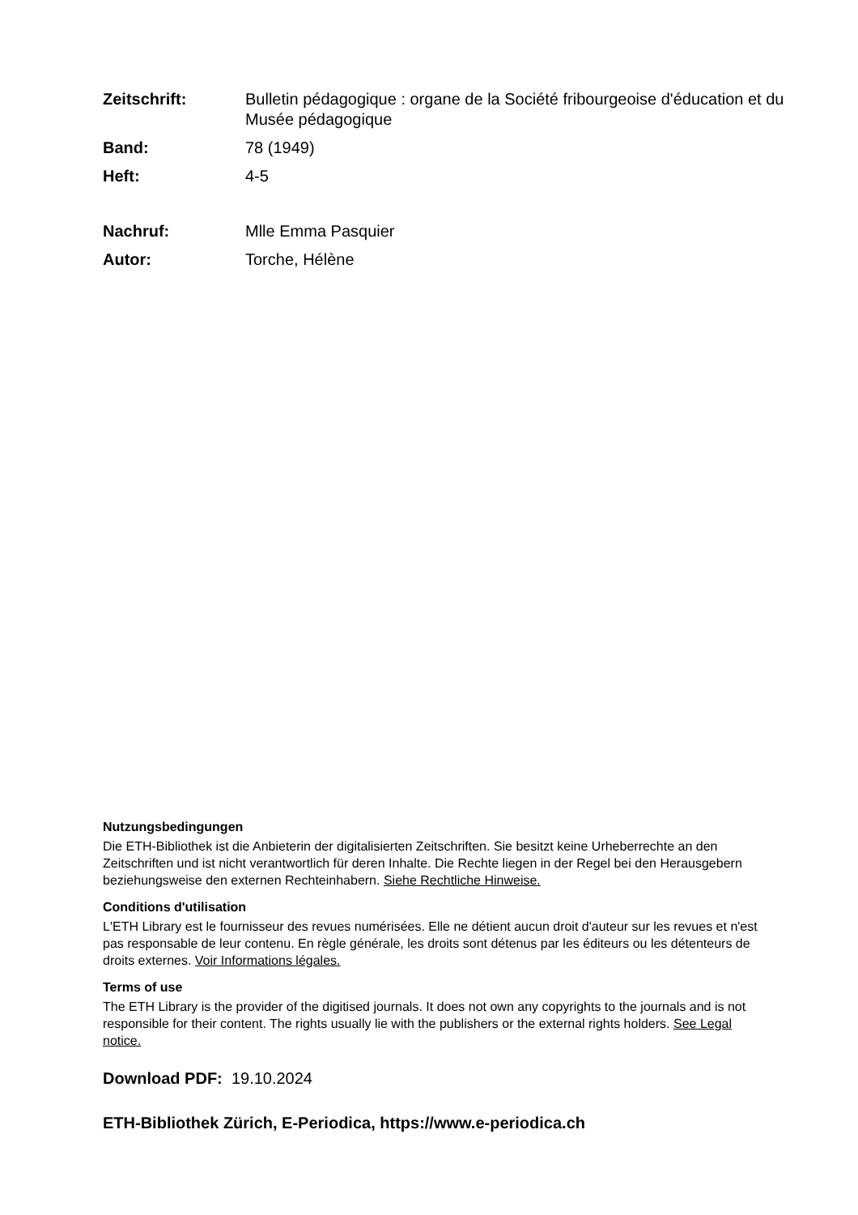Zeitschrift: Bulletin pédagogique : organe de la Société fribourgeoise d'éducation et du Musée pédagogique
Band: 78 (1949)
Heft: 4-5
Nachruf: Mlle Emma Pasquier
Autor: Torche, Hélène
Nutzungsbedingungen
Die ETH-Bibliothek ist die Anbieterin der digitalisierten Zeitschriften. Sie besitzt keine Urheberrechte an den Zeitschriften und ist nicht verantwortlich für deren Inhalte. Die Rechte liegen in der Regel bei den Herausgebern beziehungsweise den externen Rechteinhabern. Siehe Rechtliche Hinweise.
Conditions d'utilisation
L'ETH Library est le fournisseur des revues numérisées. Elle ne détient aucun droit d'auteur sur les revues et n'est pas responsable de leur contenu. En règle générale, les droits sont détenus par les éditeurs ou les détenteurs de droits externes. Voir Informations légales.
Terms of use
The ETH Library is the provider of the digitised journals. It does not own any copyrights to the journals and is not responsible for their content. The rights usually lie with the publishers or the external rights holders. See Legal notice.
Download PDF: 19.10.2024
ETH-Bibliothek Zürich, E-Periodica, https://www.e-periodica.ch